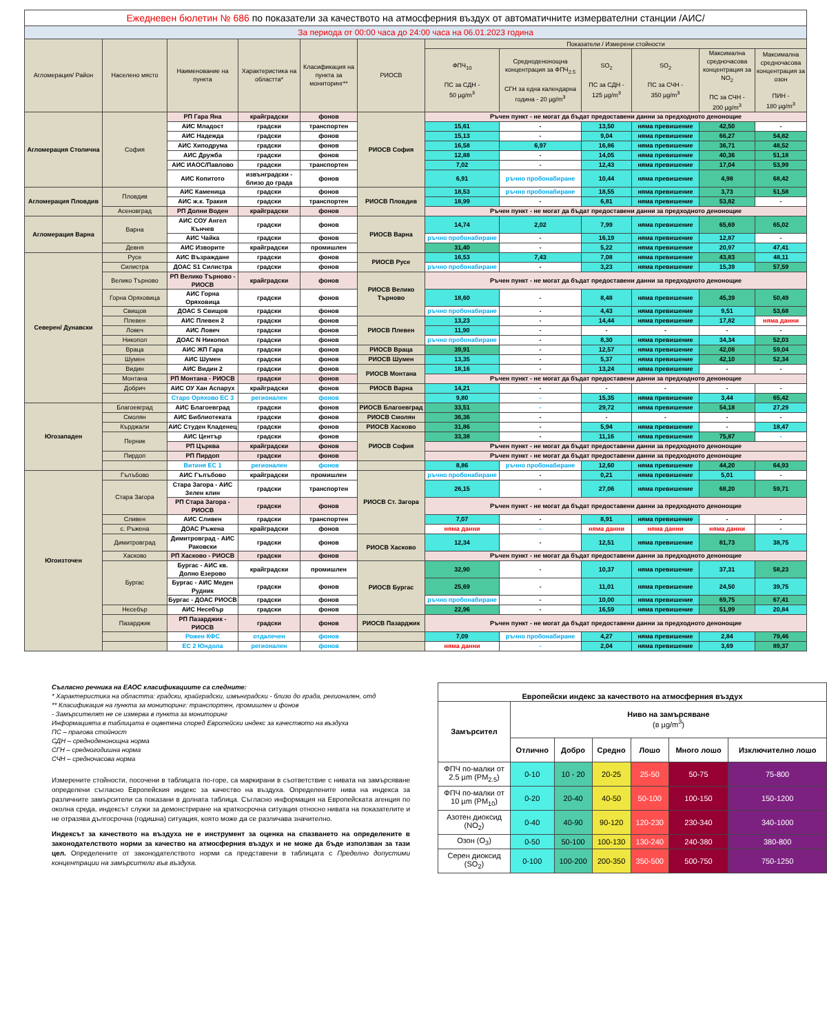| Ежедневен бюлетин № 686 по показатели за качеството на атмосферния въздух от автоматичните измервателни станции /АИС/ | | | | | | | | | | | |
| За периода от 00:00 часа до 24:00 часа на 06.01.2023 година | | | | | | | | | | | |
| Агломерация/ Район | Населено място | Наименование на пункта | Характеристика на областта* | Класификация на пункта за мониторинг** | РИОСВ | Показатели / Измерени стойности | | | | | |
| | | | | | | ФПЧ<sub>10</sub> ПС за СДН - 50 µg/m<sup>3</sup> | Средноденонощна концентрация за ФПЧ<sub>2.5</sub> СГН за една календарна година - 20 µg/m<sup>3</sup> | SO<sub>2</sub> ПС за СДН - 125 µg/m<sup>3</sup> | SO<sub>2</sub> ПС за СЧН - 350 µg/m<sup>3</sup> | Максимална средночасова концентрация за NO<sub>2</sub> ПС за СЧН - 200 µg/m<sup>3</sup> | Максимална средночасова концентрация за озон ПИН - 180 µg/m<sup>3</sup> |
| Агломерация Столична | София | РП Гара Яна | крайградски | фонов | РИОСВ София | Ръчен пункт - не могат да бъдат предоставени данни за предходното денонощие | | | | | |
| | | АИС Младост | градски | транспортен | | 15,61 | - | 13,50 | няма превишение | 42,50 | - |
| | | АИС Надежда | градски | фонов | | 15,13 | - | 9,04 | няма превишение | 66,27 | 54,82 |
| | | АИС Хиподрума | градски | фонов | | 16,58 | 6,97 | 16,86 | няма превишение | 36,71 | 48,52 |
| | | АИС Дружба | градски | фонов | | 12,88 | - | 14,05 | няма превишение | 40,36 | 51,18 |
| | | АИС ИАОС/Павлово | градски | транспортен | | 7,02 | - | 12,43 | няма превишение | 17,04 | 53,99 |
| | | АИС Копитото | извънградски - близо до града | фонов | | 6,91 | ръчно пробонабиране | 10,44 | няма превишение | 4,98 | 68,42 |
| Агломерация Пловдив | Пловдив | АИС Каменица | градски | фонов | РИОСВ Пловдив | 18,53 | ръчно пробонабиране | 18,55 | няма превишение | 3,73 | 51,58 |
| | | АИС ж.к. Тракия | градски | транспортен | | 18,99 | - | 6,81 | няма превишение | 53,82 | - |
| | Асеновград | РП Долни Воден | крайградски | фонов | | Ръчен пункт - не могат да бъдат предоставени данни за предходното денонощие | | | | | |
| Агломерация Варна | Варна | АИС СОУ Ангел Кънчев | градски | фонов | РИОСВ Варна | 14,74 | 2,02 | 7,99 | няма превишение | 65,69 | 65,02 |
| | | АИС Чайка | градски | фонов | | ръчно пробонабиране | - | 16,19 | няма превишение | 12,87 | - |
| | Девня | АИС Изворите | крайградски | промишлен | | 31,40 | - | 5,22 | няма превишение | 20,97 | 47,41 |
| Северен/ Дунавски | Русе | АИС Възраждане | градски | фонов | РИОСВ Русе | 16,53 | 7,43 | 7,08 | няма превишение | 43,83 | 48,11 |
| | Силистра | ДОАС S1 Силистра | градски | фонов | | ръчно пробонабиране | - | 3,23 | няма превишение | 15,39 | 57,59 |
| | Велико Търново | РП Велико Търново - РИОСВ | крайградски | фонов | РИОСВ Велико Търново | Ръчен пункт - не могат да бъдат предоставени данни за предходното денонощие | | | | | |
| | Горна Оряховица | АИС Горна Оряховица | градски | фонов | | 18,60 | - | 8,48 | няма превишение | 45,39 | 50,49 |
| | Свищов | ДОАС S Свищов | градски | фонов | | ръчно пробонабиране | - | 4,43 | няма превишение | 9,51 | 53,68 |
| | Плевен | АИС Плевен 2 | градски | фонов | РИОСВ Плевен | 13,23 | - | 14,44 | няма превишение | 17,82 | няма данни |
| | Ловеч | АИС Ловеч | градски | фонов | | 11,90 | - | - | - | - | - |
| | Никопол | ДОАС N Никопол | градски | фонов | | ръчно пробонабиране | - | 8,30 | няма превишение | 34,34 | 52,03 |
| | Враца | АИС ЖП Гара | градски | фонов | РИОСВ Враца | 39,91 | - | 12,57 | няма превишение | 42,08 | 59,04 |
| | Шумен | АИС Шумен | градски | фонов | РИОСВ Шумен | 13,35 | - | 5,37 | няма превишение | 42,10 | 52,34 |
| | Видин | АИС Видин 2 | градски | фонов | РИОСВ Монтана | 18,16 | - | 13,24 | няма превишение | - | - |
| | Монтана | РП Монтана - РИОСВ | градски | фонов | | Ръчен пункт - не могат да бъдат предоставени данни за предходното денонощие | | | | | |
| | Добрич | АИС ОУ Хан Аспарух | крайградски | фонов | РИОСВ Варна | 14,21 | - | - | - | - | - |
| | | Старо Оряхово ЕС 3 | регионален | фонов | | 9,80 | - | 15,35 | няма превишение | 3,44 | 65,42 |
| Югозападен | Благоевград | АИС Благоевград | градски | фонов | РИОСВ Благоевград | 33,51 | - | 29,72 | няма превишение | 54,18 | 27,29 |
| | Смолян | АИС Библиотеката | градски | фонов | РИОСВ Смолян | 36,36 | - | - | - | - | - |
| | Кърджали | АИС Студен Кладенец | градски | фонов | РИОСВ Хасково | 31,86 | - | 5,94 | няма превишение | - | 18,47 |
| | Перник | АИС Център | градски | фонов | РИОСВ София | 33,38 | - | 11,16 | няма превишение | 75,87 | - |
| | | РП Църква | крайградски | фонов | | Ръчен пункт - не могат да бъдат предоставени данни за предходното денонощие | | | | | |
| | Пирдоп | РП Пирдоп | градски | фонов | | Ръчен пункт - не могат да бъдат предоставени данни за предходното денонощие | | | | | |
| | | Витиня ЕС 1 | регионален | фонов | | 8,86 | ръчно пробонабиране | 12,60 | няма превишение | 44,20 | 64,93 |
| Югоизточен | Гълъбово | АИС Гълъбово | крайградски | промишлен | РИОСВ Ст. Загора | ръчно пробонабиране | - | 0,21 | няма превишение | 5,01 | - |
| | Стара Загора | Стара Загора - АИС Зелен клин | градски | транспортен | | 26,15 | - | 27,06 | няма превишение | 68,20 | 59,71 |
| | | РП Стара Загора - РИОСВ | градски | фонов | | Ръчен пункт - не могат да бъдат предоставени данни за предходното денонощие | | | | | |
| | Сливен | АИС Сливен | градски | транспортен | | 7,07 | - | 8,91 | няма превишение | - | - |
| | с. Ръжена | ДОАС Ръжена | крайградски | фонов | | няма данни | - | няма данни | няма данни | няма данни | - |
| | Димитровград | Димитровград - АИС Раковски | градски | фонов | РИОСВ Хасково | 12,34 | - | 12,51 | няма превишение | 81,73 | 38,75 |
| | Хасково | РП Хасково - РИОСВ | градски | фонов | | Ръчен пункт - не могат да бъдат предоставени данни за предходното денонощие | | | | | |
| | Бургас | Бургас - АИС кв. Долно Езерово | крайградски | промишлен | РИОСВ Бургас | 32,90 | - | 10,37 | няма превишение | 37,31 | 58,23 |
| | | Бургас - АИС Меден Рудник | градски | фонов | | 25,69 | - | 11,01 | няма превишение | 24,50 | 39,75 |
| | | Бургас - ДОАС РИОСВ | градски | фонов | | ръчно пробонабиране | - | 10,00 | няма превишение | 69,75 | 67,41 |
| | Несебър | АИС Несебър | градски | фонов | | 22,96 | - | 16,59 | няма превишение | 51,99 | 20,84 |
| | Пазарджик | РП Пазарджик - РИОСВ | градски | фонов | РИОСВ Пазарджик | Ръчен пункт - не могат да бъдат предоставени данни за предходното денонощие | | | | | |
| | | Рожен КФС | отдалечен | фонов | | 7,09 | ръчно пробонабиране | 4,27 | няма превишение | 2,84 | 79,46 |
| | | ЕС 2 Юндола | регионален | фонов | | няма данни | - | 2,04 | няма превишение | 3,69 | 89,37 |
Съгласно речника на ЕАОС класификациите са следните:
* Характеристика на областта: градски, крайградски, извънградски - близо до града, регионален, отд
** Класификация на пункта за мониторинг: транспортен, промишлен и фонов
- Замърсителят не се измерва в пункта за мониторинг
Информацията в таблицата е оцветена според Европейски индекс за качеството на въздуха
ПС – прагова стойност
СДН – средноденонощна норма
СГН – средногодишна норма
СЧН – средночасова норма
Измерените стойности, посочени в таблицата по-горе, са маркирани в съответствие с нивата на замърсяване определени съгласно Европейския индекс за качество на въздуха. Определените нива на индекса за различните замърсители са показани в долната таблица. Съгласно информация на Европейската агенция по околна среда, индексът служи за демонстриране на краткосрочна ситуация относно нивата на показателите и не отразява дългосрочна (годишна) ситуация, която може да се различава значително.
Индексът за качеството на въздуха не е инструмент за оценка на спазването на определените в законодателството норми за качество на атмосферния въздух и не може да бъде използван за тази цел. Определените от законодателството норми са представени в таблицата с Пределно допустими концентрации на замърсители във въздуха.
| Европейски индекс за качеството на атмосферния въздух | | | | | | |
| --- | --- | --- | --- | --- | --- | --- |
| Замърсител | Ниво на замърсяване (в µg/m<sup>3</sup>) | | | | | |
| | Отлично | Добро | Средно | Лошо | Много лошо | Изключително лошо |
| ФПЧ по-малки от 2.5 µm (PM<sub>2.5</sub>) | 0-10 | 10 - 20 | 20-25 | 25-50 | 50-75 | 75-800 |
| ФПЧ по-малки от 10 µm (PM<sub>10</sub>) | 0-20 | 20-40 | 40-50 | 50-100 | 100-150 | 150-1200 |
| Азотен диоксид (NO<sub>2</sub>) | 0-40 | 40-90 | 90-120 | 120-230 | 230-340 | 340-1000 |
| Озон (O<sub>3</sub>) | 0-50 | 50-100 | 100-130 | 130-240 | 240-380 | 380-800 |
| Серен диоксид (SO<sub>2</sub>) | 0-100 | 100-200 | 200-350 | 350-500 | 500-750 | 750-1250 |